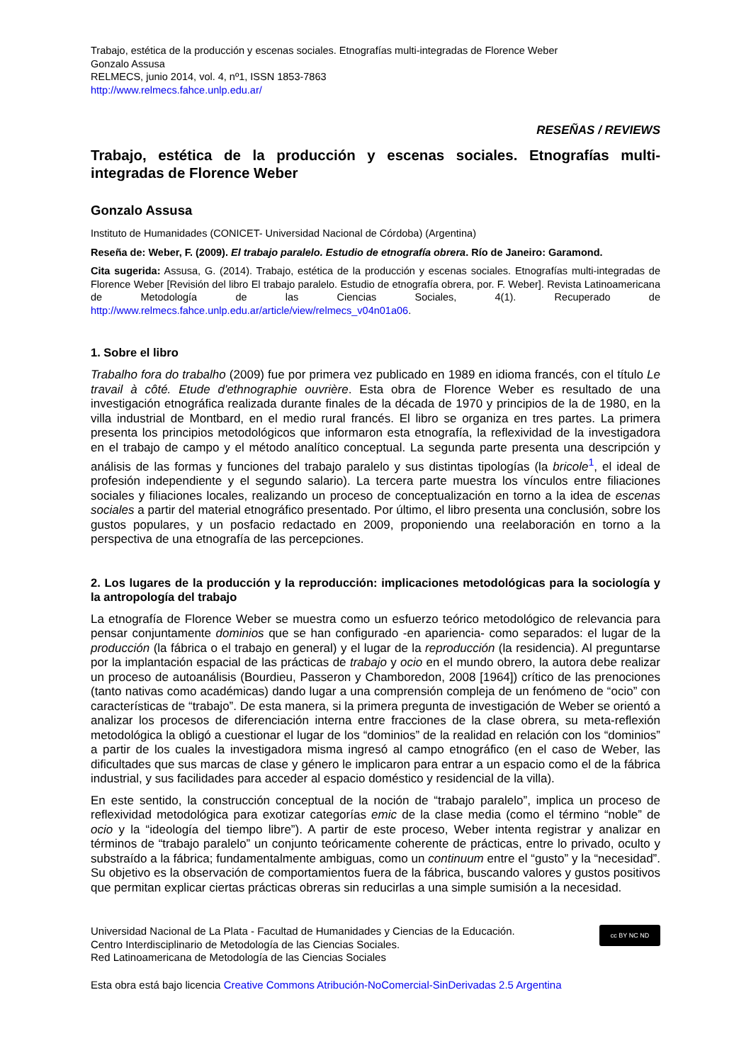Trabajo, estética de la producción y escenas sociales. Etnografías multi-integradas de Florence Weber
Gonzalo Assusa
RELMECS, junio 2014, vol. 4, nº1, ISSN 1853-7863
http://www.relmecs.fahce.unlp.edu.ar/
RESEÑAS / REVIEWS
Trabajo, estética de la producción y escenas sociales. Etnografías multi-integradas de Florence Weber
Gonzalo Assusa
Instituto de Humanidades (CONICET- Universidad Nacional de Córdoba) (Argentina)
Reseña de: Weber, F. (2009). El trabajo paralelo. Estudio de etnografía obrera. Río de Janeiro: Garamond.
Cita sugerida: Assusa, G. (2014). Trabajo, estética de la producción y escenas sociales. Etnografías multi-integradas de Florence Weber [Revisión del libro El trabajo paralelo. Estudio de etnografía obrera, por. F. Weber]. Revista Latinoamericana de Metodología de las Ciencias Sociales, 4(1). Recuperado de http://www.relmecs.fahce.unlp.edu.ar/article/view/relmecs_v04n01a06.
1. Sobre el libro
Trabalho fora do trabalho (2009) fue por primera vez publicado en 1989 en idioma francés, con el título Le travail à côté. Etude d'ethnographie ouvrière. Esta obra de Florence Weber es resultado de una investigación etnográfica realizada durante finales de la década de 1970 y principios de la de 1980, en la villa industrial de Montbard, en el medio rural francés. El libro se organiza en tres partes. La primera presenta los principios metodológicos que informaron esta etnografía, la reflexividad de la investigadora en el trabajo de campo y el método analítico conceptual. La segunda parte presenta una descripción y análisis de las formas y funciones del trabajo paralelo y sus distintas tipologías (la bricole<sup>1</sup>, el ideal de profesión independiente y el segundo salario). La tercera parte muestra los vínculos entre filiaciones sociales y filiaciones locales, realizando un proceso de conceptualización en torno a la idea de escenas sociales a partir del material etnográfico presentado. Por último, el libro presenta una conclusión, sobre los gustos populares, y un posfacio redactado en 2009, proponiendo una reelaboración en torno a la perspectiva de una etnografía de las percepciones.
2. Los lugares de la producción y la reproducción: implicaciones metodológicas para la sociología y la antropología del trabajo
La etnografía de Florence Weber se muestra como un esfuerzo teórico metodológico de relevancia para pensar conjuntamente dominios que se han configurado -en apariencia- como separados: el lugar de la producción (la fábrica o el trabajo en general) y el lugar de la reproducción (la residencia). Al preguntarse por la implantación espacial de las prácticas de trabajo y ocio en el mundo obrero, la autora debe realizar un proceso de autoanálisis (Bourdieu, Passeron y Chamboredon, 2008 [1964]) crítico de las prenociones (tanto nativas como académicas) dando lugar a una comprensión compleja de un fenómeno de “ocio” con características de “trabajo”. De esta manera, si la primera pregunta de investigación de Weber se orientó a analizar los procesos de diferenciación interna entre fracciones de la clase obrera, su meta-reflexión metodológica la obligó a cuestionar el lugar de los “dominios” de la realidad en relación con los “dominios” a partir de los cuales la investigadora misma ingresó al campo etnográfico (en el caso de Weber, las dificultades que sus marcas de clase y género le implicaron para entrar a un espacio como el de la fábrica industrial, y sus facilidades para acceder al espacio doméstico y residencial de la villa).
En este sentido, la construcción conceptual de la noción de “trabajo paralelo”, implica un proceso de reflexividad metodológica para exotizar categorías emic de la clase media (como el término “noble” de ocio y la “ideología del tiempo libre”). A partir de este proceso, Weber intenta registrar y analizar en términos de “trabajo paralelo” un conjunto teóricamente coherente de prácticas, entre lo privado, oculto y substraído a la fábrica; fundamentalmente ambiguas, como un continuum entre el “gusto” y la “necesidad”. Su objetivo es la observación de comportamientos fuera de la fábrica, buscando valores y gustos positivos que permitan explicar ciertas prácticas obreras sin reducirlas a una simple sumisión a la necesidad.
Universidad Nacional de La Plata - Facultad de Humanidades y Ciencias de la Educación.
Centro Interdisciplinario de Metodología de las Ciencias Sociales.
Red Latinoamericana de Metodología de las Ciencias Sociales
cc BY NC ND
Esta obra está bajo licencia Creative Commons Atribución-NoComercial-SinDerivadas 2.5 Argentina